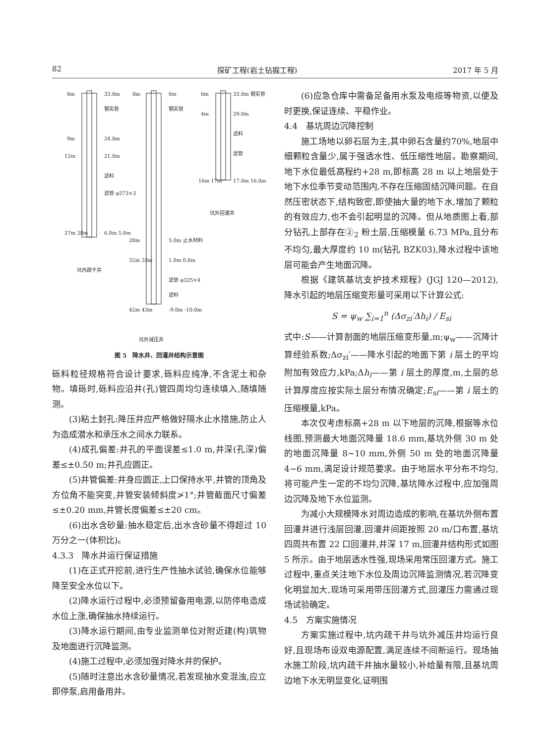82 探矿工程(岩土钻掘工程) 2017 年 5 月
0m
33.0m
钢实管
9m
24.0m
12m
21.0m
滤料
滤管 φ273×3
27m 28m
6.0m 5.0m
坑内疏干井
0m
0m
钢实管
28m
5.0m 止水材料
32m 33m
1.0m 0.0m
滤管 φ325×4
滤料
42m 43m
-9.0m -10.0m
坑外减压井
0m
33.0m 钢实管
4m
29.0m
滤料
滤管
16m 17m
17.0m 16.0m
坑外回灌井
图 5　降水井、回灌井结构示意图
砾料粒径规格符合设计要求,砾料应纯净,不含泥土和杂物。填砾时,砾料应沿井(孔)管四周均匀连续填入,随填随测。
(3)粘土封孔:降压井应严格做好隔水止水措施,防止人为造成潜水和承压水之间水力联系。
(4)成孔偏差:井孔的平面误差≤1.0 m,井深(孔深)偏差≤±0.50 m;井孔应圆正。
(5)井管偏差:井身应圆正,上口保持水平,井管的顶角及方位角不能突变,井管安装倾斜度≯1°;井管截面尺寸偏差≤±0.20 mm,井管长度偏差≤±20 cm。
(6)出水含砂量:抽水稳定后,出水含砂量不得超过 10 万分之一(体积比)。
4.3.3　降水井运行保证措施
(1)在正式开挖前,进行生产性抽水试验,确保水位能够降至安全水位以下。
(2)降水运行过程中,必须预留备用电源,以防停电造成水位上涨,确保抽水持续运行。
(3)降水运行期间,由专业监测单位对附近建(构)筑物及地面进行沉降监测。
(4)施工过程中,必须加强对降水井的保护。
(5)随时注意出水含砂量情况,若发现抽水变混浊,应立即停泵,启用备用井。
(6)应急仓库中需备足备用水泵及电缆等物资,以便及时更换,保证连续、平稳作业。
4.4　基坑周边沉降控制
施工场地以卵石层为主,其中卵石含量约70%,地层中细颗粒含量少,属于强透水性、低压缩性地层。勘察期间,地下水位最低高程约+28 m,即标高 28 m 以上地层处于地下水位季节变动范围内,不存在压缩固结沉降问题。在自然压密状态下,结构致密,即使抽大量的地下水,增加了颗粒的有效应力,也不会引起明显的沉降。但从地质图上看,部分钻孔上部存在②<sub>2</sub> 粉土层,压缩模量 6.73 MPa,且分布不均匀,最大厚度约 10 m(钻孔 BZK03),降水过程中该地层可能会产生地面沉降。
根据《建筑基坑支护技术规程》(JGJ 120—2012),降水引起的地层压缩变形量可采用以下计算公式:
S = ψ<sub>w</sub> ∑<sub>i=1</sub><sup>n</sup> (Δσ<sub>zi</sub>′Δh<sub>i</sub>) / E<sub>si</sub>
式中:S——计算剖面的地层压缩变形量,m;ψ<sub>w</sub>——沉降计算经验系数;Δσ<sub>zi</sub>′——降水引起的地面下第 i 层土的平均附加有效应力,kPa;Δh<sub>i</sub>——第 i 层土的厚度,m,土层的总计算厚度应按实际土层分布情况确定;E<sub>si</sub>——第 i 层土的压缩模量,kPa。
本次仅考虑标高+28 m 以下地层的沉降,根据等水位线图,预测最大地面沉降量 18.6 mm,基坑外侧 30 m 处的地面沉降量 8~10 mm,外侧 50 m 处的地面沉降量 4~6 mm,满足设计规范要求。由于地层水平分布不均匀,将可能产生一定的不均匀沉降,基坑降水过程中,应加强周边沉降及地下水位监测。
为减小大规模降水对周边造成的影响,在基坑外侧布置回灌井进行浅层回灌,回灌井间距按照 20 m/口布置,基坑四周共布置 22 口回灌井,井深 17 m,回灌井结构形式如图 5 所示。由于地层透水性强,现场采用常压回灌方式。施工过程中,重点关注地下水位及周边沉降监测情况,若沉降变化明显加大,现场可采用带压回灌方式,回灌压力需通过现场试验确定。
4.5　方案实施情况
方案实施过程中,坑内疏干井与坑外减压井均运行良好,且现场布设双电源配置,满足连续不间断运行。现场抽水施工阶段,坑内疏干井抽水量较小,补给量有限,且基坑周边地下水无明显变化,证明围